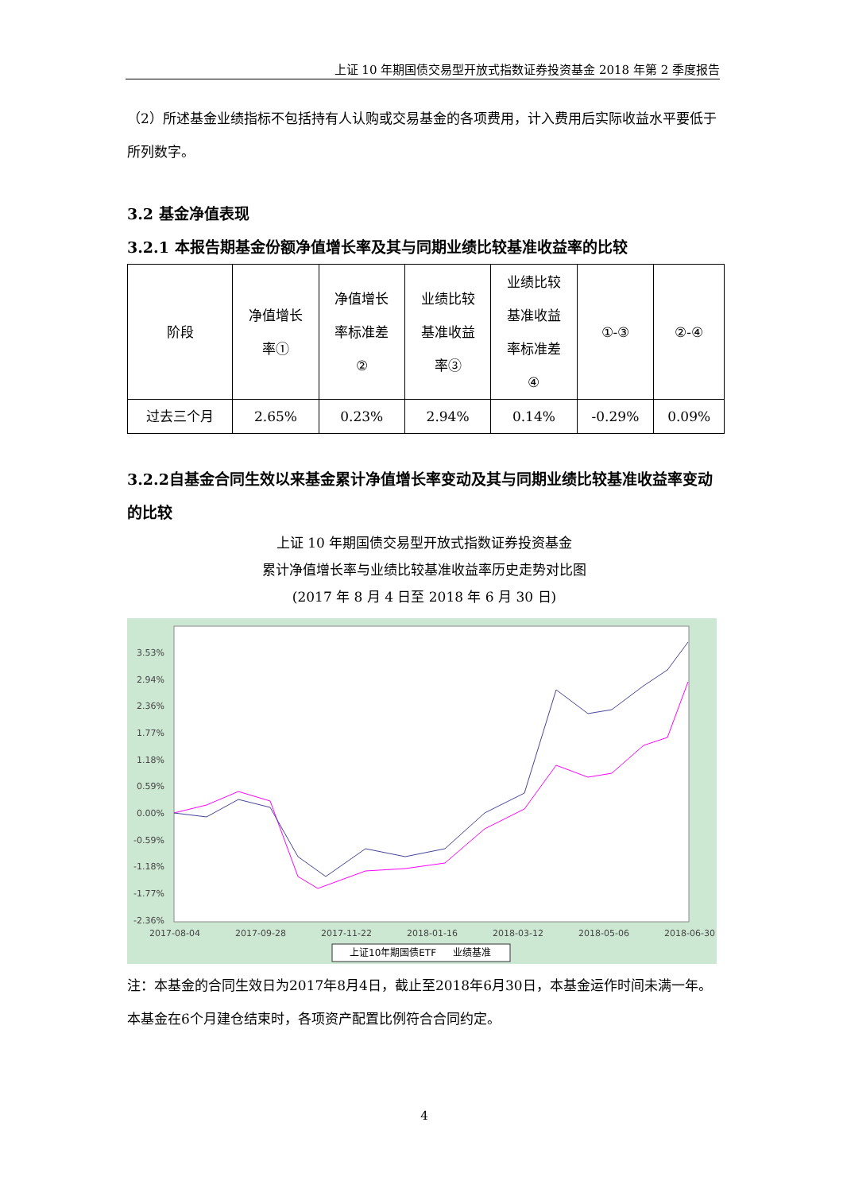上证 10 年期国债交易型开放式指数证券投资基金 2018 年第 2 季度报告
（2）所述基金业绩指标不包括持有人认购或交易基金的各项费用，计入费用后实际收益水平要低于所列数字。
3.2 基金净值表现
3.2.1 本报告期基金份额净值增长率及其与同期业绩比较基准收益率的比较
| 阶段 | 净值增长 率① | 净值增长 率标准差 ② | 业绩比较 基准收益 率③ | 业绩比较 基准收益 率标准差 ④ | ①-③ | ②-④ |
| --- | --- | --- | --- | --- | --- | --- |
| 过去三个月 | 2.65% | 0.23% | 2.94% | 0.14% | -0.29% | 0.09% |
3.2.2自基金合同生效以来基金累计净值增长率变动及其与同期业绩比较基准收益率变动的比较
上证 10 年期国债交易型开放式指数证券投资基金
累计净值增长率与业绩比较基准收益率历史走势对比图
(2017 年 8 月 4 日至 2018 年 6 月 30 日)
3.53%
2.94%
2.36%
1.77%
1.18%
0.59%
0.00%
-0.59%
-1.18%
-1.77%
-2.36%
2017-08-04
2017-09-28
2017-11-22
2018-01-16
2018-03-12
2018-05-06
2018-06-30
上证10年期国债ETF
业绩基准
注：本基金的合同生效日为2017年8月4日，截止至2018年6月30日，本基金运作时间未满一年。 本基金在6个月建仓结束时，各项资产配置比例符合合同约定。
4